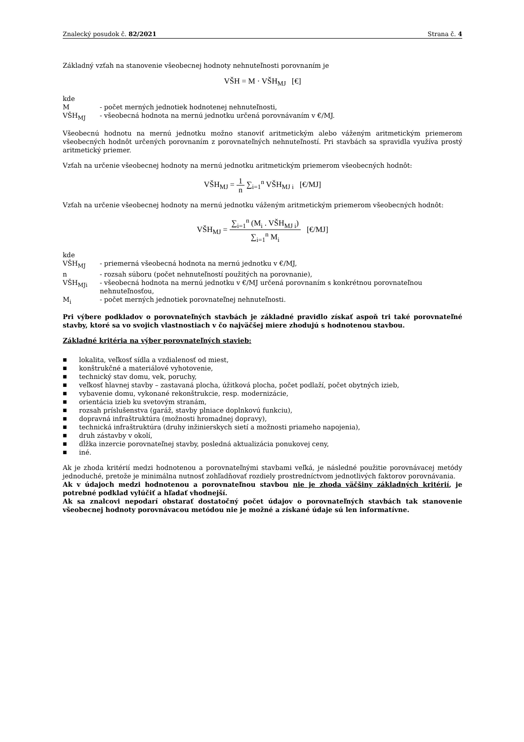Znalecký posudok č. 82/2021 Strana č. 4
Základný vzťah na stanovenie všeobecnej hodnoty nehnuteľnosti porovnaním je
VŠH = M · VŠH<sub>MJ</sub> [€]
kde
M - počet merných jednotiek hodnotenej nehnuteľnosti,
VŠH<sub>MJ</sub> - všeobecná hodnota na mernú jednotku určená porovnávaním v €/MJ.
Všeobecnú hodnotu na mernú jednotku možno stanoviť aritmetickým alebo váženým aritmetickým priemerom všeobecných hodnôt určených porovnaním z porovnateľných nehnuteľností. Pri stavbách sa spravidla využíva prostý aritmetický priemer.
Vzťah na určenie všeobecnej hodnoty na mernú jednotku aritmetickým priemerom všeobecných hodnôt:
VŠH<sub>MJ</sub> =
1
n
∑<sub>i=1</sub><sup>n</sup> VŠH<sub>MJ i</sub> [€/MJ]
Vzťah na určenie všeobecnej hodnoty na mernú jednotku váženým aritmetickým priemerom všeobecných hodnôt:
VŠH<sub>MJ</sub> =
∑<sub>i=1</sub><sup>n</sup> (M<sub>i</sub> . VŠH<sub>MJ i</sub>)
∑<sub>i=1</sub><sup>n</sup> M<sub>i</sub>
[€/MJ]
kde
VŠH<sub>MJ</sub> - priemerná všeobecná hodnota na mernú jednotku v €/MJ,
n - rozsah súboru (počet nehnuteľností použitých na porovnanie),
VŠH<sub>MJi</sub> - všeobecná hodnota na mernú jednotku v €/MJ určená porovnaním s konkrétnou porovnateľnou nehnuteľnosťou,
M<sub>i</sub> - počet merných jednotiek porovnateľnej nehnuteľnosti.
Pri výbere podkladov o porovnateľných stavbách je základné pravidlo získať aspoň tri také porovnateľné stavby, ktoré sa vo svojich vlastnostiach v čo najväčšej miere zhodujú s hodnotenou stavbou.
Základné kritéria na výber porovnateľných stavieb:
■ lokalita, veľkosť sídla a vzdialenosť od miest,
■ konštrukčné a materiálové vyhotovenie,
■ technický stav domu, vek, poruchy,
■ veľkosť hlavnej stavby – zastavaná plocha, úžitková plocha, počet podlaží, počet obytných izieb,
■ vybavenie domu, vykonané rekonštrukcie, resp. modernizácie,
■ orientácia izieb ku svetovým stranám,
■ rozsah príslušenstva (garáž, stavby plniace doplnkovú funkciu),
■ dopravná infraštruktúra (možnosti hromadnej dopravy),
■ technická infraštruktúra (druhy inžinierskych sietí a možnosti priameho napojenia),
■ druh zástavby v okolí,
■ dĺžka inzercie porovnateľnej stavby, posledná aktualizácia ponukovej ceny,
■ iné.
Ak je zhoda kritérií medzi hodnotenou a porovnateľnými stavbami veľká, je následné použitie porovnávacej metódy jednoduché, pretože je minimálna nutnosť zohľadňovať rozdiely prostredníctvom jednotlivých faktorov porovnávania.
Ak v údajoch medzi hodnotenou a porovnateľnou stavbou nie je zhoda väčšiny základných kritérií, je potrebné podklad vylúčiť a hľadať vhodnejší.
Ak sa znalcovi nepodarí obstarať dostatočný počet údajov o porovnateľných stavbách tak stanovenie všeobecnej hodnoty porovnávacou metódou nie je možné a získané údaje sú len informatívne.